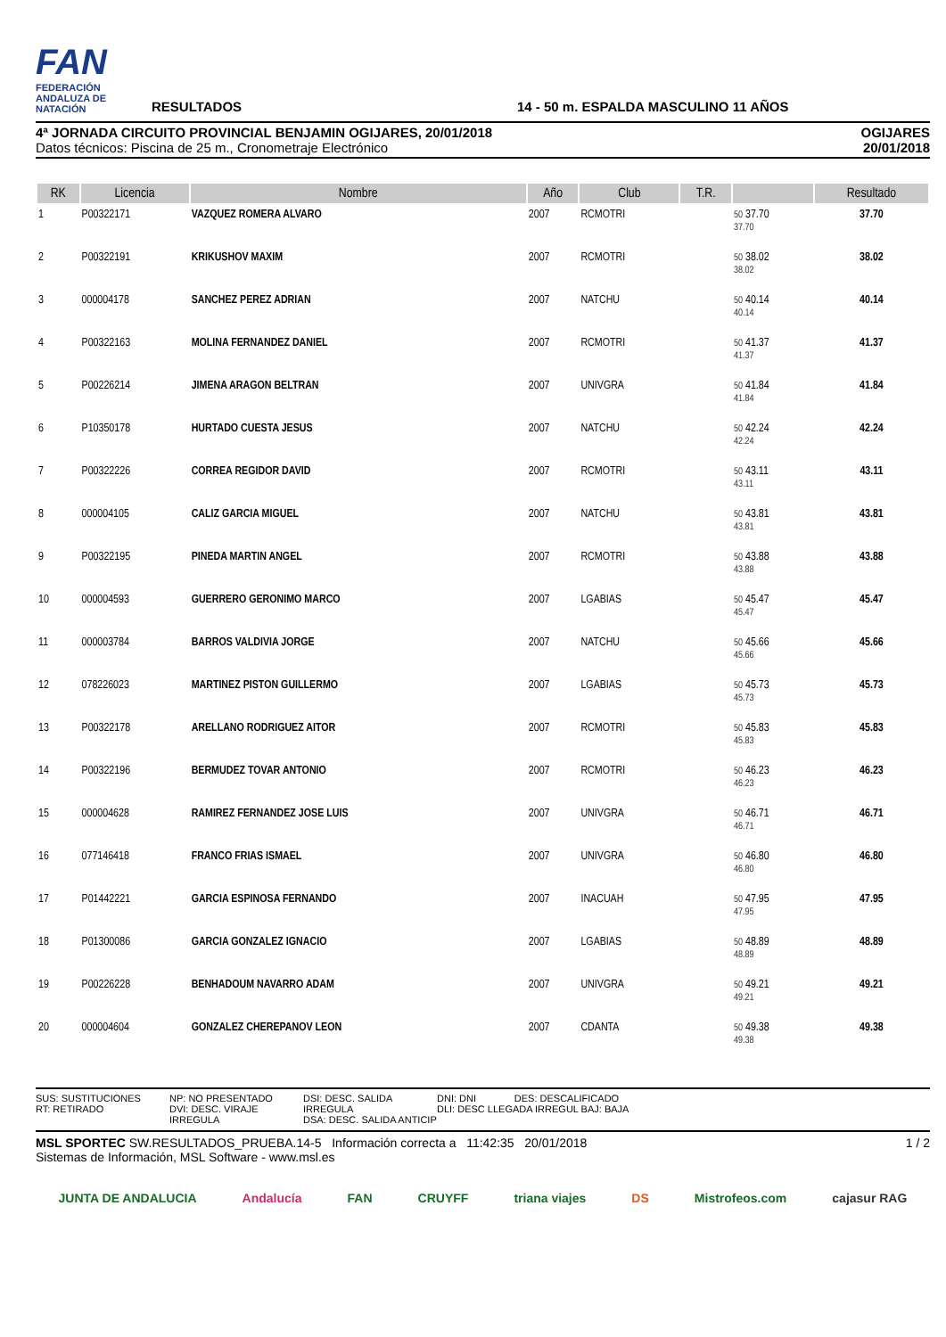FAN
FEDERACIÓN ANDALUZA DE NATACIÓN
RESULTADOS
14 - 50 m. ESPALDA MASCULINO 11 AÑOS
4ª JORNADA CIRCUITO PROVINCIAL BENJAMIN OGIJARES, 20/01/2018
Datos técnicos: Piscina de 25 m., Cronometraje Electrónico
OGIJARES
20/01/2018
| RK | Licencia | Nombre | Año | Club | T.R. | | Resultado |
| --- | --- | --- | --- | --- | --- | --- | --- |
| 1 | P00322171 | VAZQUEZ ROMERA ALVARO | 2007 | RCMOTRI | | 50 37.70 37.70 | 37.70 |
| 2 | P00322191 | KRIKUSHOV MAXIM | 2007 | RCMOTRI | | 50 38.02 38.02 | 38.02 |
| 3 | 000004178 | SANCHEZ PEREZ ADRIAN | 2007 | NATCHU | | 50 40.14 40.14 | 40.14 |
| 4 | P00322163 | MOLINA FERNANDEZ DANIEL | 2007 | RCMOTRI | | 50 41.37 41.37 | 41.37 |
| 5 | P00226214 | JIMENA ARAGON BELTRAN | 2007 | UNIVGRA | | 50 41.84 41.84 | 41.84 |
| 6 | P10350178 | HURTADO CUESTA JESUS | 2007 | NATCHU | | 50 42.24 42.24 | 42.24 |
| 7 | P00322226 | CORREA REGIDOR DAVID | 2007 | RCMOTRI | | 50 43.11 43.11 | 43.11 |
| 8 | 000004105 | CALIZ GARCIA MIGUEL | 2007 | NATCHU | | 50 43.81 43.81 | 43.81 |
| 9 | P00322195 | PINEDA MARTIN ANGEL | 2007 | RCMOTRI | | 50 43.88 43.88 | 43.88 |
| 10 | 000004593 | GUERRERO GERONIMO MARCO | 2007 | LGABIAS | | 50 45.47 45.47 | 45.47 |
| 11 | 000003784 | BARROS VALDIVIA JORGE | 2007 | NATCHU | | 50 45.66 45.66 | 45.66 |
| 12 | 078226023 | MARTINEZ PISTON GUILLERMO | 2007 | LGABIAS | | 50 45.73 45.73 | 45.73 |
| 13 | P00322178 | ARELLANO RODRIGUEZ AITOR | 2007 | RCMOTRI | | 50 45.83 45.83 | 45.83 |
| 14 | P00322196 | BERMUDEZ TOVAR ANTONIO | 2007 | RCMOTRI | | 50 46.23 46.23 | 46.23 |
| 15 | 000004628 | RAMIREZ FERNANDEZ JOSE LUIS | 2007 | UNIVGRA | | 50 46.71 46.71 | 46.71 |
| 16 | 077146418 | FRANCO FRIAS ISMAEL | 2007 | UNIVGRA | | 50 46.80 46.80 | 46.80 |
| 17 | P01442221 | GARCIA ESPINOSA FERNANDO | 2007 | INACUAH | | 50 47.95 47.95 | 47.95 |
| 18 | P01300086 | GARCIA GONZALEZ IGNACIO | 2007 | LGABIAS | | 50 48.89 48.89 | 48.89 |
| 19 | P00226228 | BENHADOUM NAVARRO ADAM | 2007 | UNIVGRA | | 50 49.21 49.21 | 49.21 |
| 20 | 000004604 | GONZALEZ CHEREPANOV LEON | 2007 | CDANTA | | 50 49.38 49.38 | 49.38 |
SUS: SUSTITUCIONES
RT: RETIRADO
NP: NO PRESENTADO
DVI: DESC. VIRAJE IRREGULA
DSI: DESC. SALIDA IRREGULA
DSA: DESC. SALIDA ANTICIP
DNI: DNI DES: DESCALIFICADO
DLI: DESC LLEGADA IRREGUL BAJ: BAJA
MSL SPORTEC SW.RESULTADOS_PRUEBA.14-5 Información correcta a 11:42:35 20/01/2018
Sistemas de Información, MSL Software - www.msl.es
1 / 2
JUNTA DE ANDALUCIA Andalucía FAN CRUYFF triana viajes DS Mistrofeos.com cajasur RAG